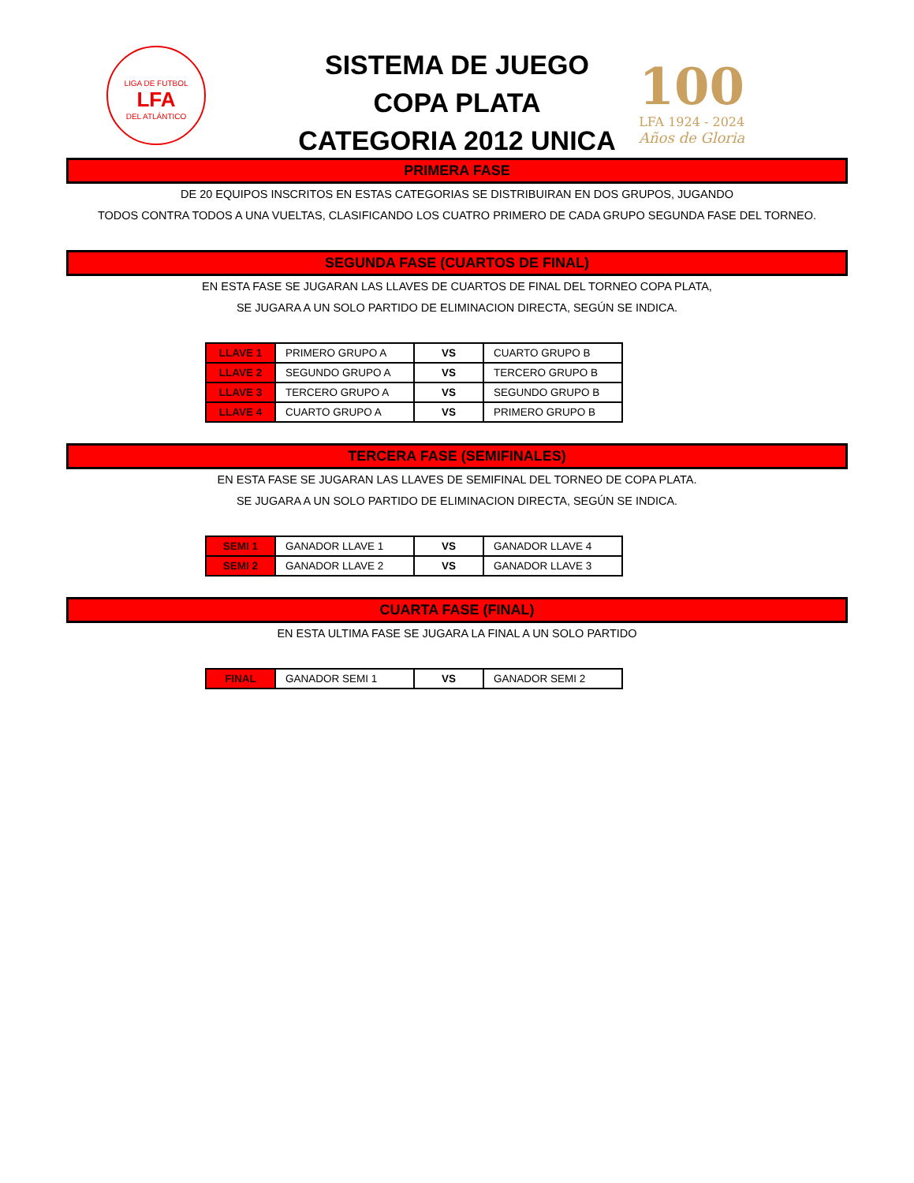LIGA DE FUTBOL
LFA
DEL ATLÁNTICO
SISTEMA DE JUEGO
COPA PLATA
CATEGORIA 2012 UNICA
100
LFA 1924 - 2024
Años de Gloria
PRIMERA FASE
DE 20 EQUIPOS INSCRITOS EN ESTAS CATEGORIAS SE DISTRIBUIRAN EN DOS GRUPOS, JUGANDO
TODOS CONTRA TODOS A UNA VUELTAS, CLASIFICANDO LOS CUATRO PRIMERO DE CADA GRUPO SEGUNDA FASE DEL TORNEO.
SEGUNDA FASE (CUARTOS DE FINAL)
EN ESTA FASE SE JUGARAN LAS LLAVES DE CUARTOS DE FINAL DEL TORNEO COPA PLATA,
SE JUGARA A UN SOLO PARTIDO DE ELIMINACION DIRECTA, SEGÚN SE INDICA.
| LLAVE 1 | PRIMERO GRUPO A | VS | CUARTO GRUPO B |
| LLAVE 2 | SEGUNDO GRUPO A | VS | TERCERO GRUPO B |
| LLAVE 3 | TERCERO GRUPO A | VS | SEGUNDO GRUPO B |
| LLAVE 4 | CUARTO GRUPO A | VS | PRIMERO GRUPO B |
TERCERA FASE (SEMIFINALES)
EN ESTA FASE SE JUGARAN LAS LLAVES DE SEMIFINAL DEL TORNEO DE COPA PLATA.
SE JUGARA A UN SOLO PARTIDO DE ELIMINACION DIRECTA, SEGÚN SE INDICA.
| SEMI 1 | GANADOR LLAVE 1 | VS | GANADOR LLAVE 4 |
| SEMI 2 | GANADOR LLAVE 2 | VS | GANADOR LLAVE 3 |
CUARTA FASE (FINAL)
EN ESTA ULTIMA FASE SE JUGARA LA FINAL A UN SOLO PARTIDO
| FINAL | GANADOR SEMI 1 | VS | GANADOR SEMI 2 |